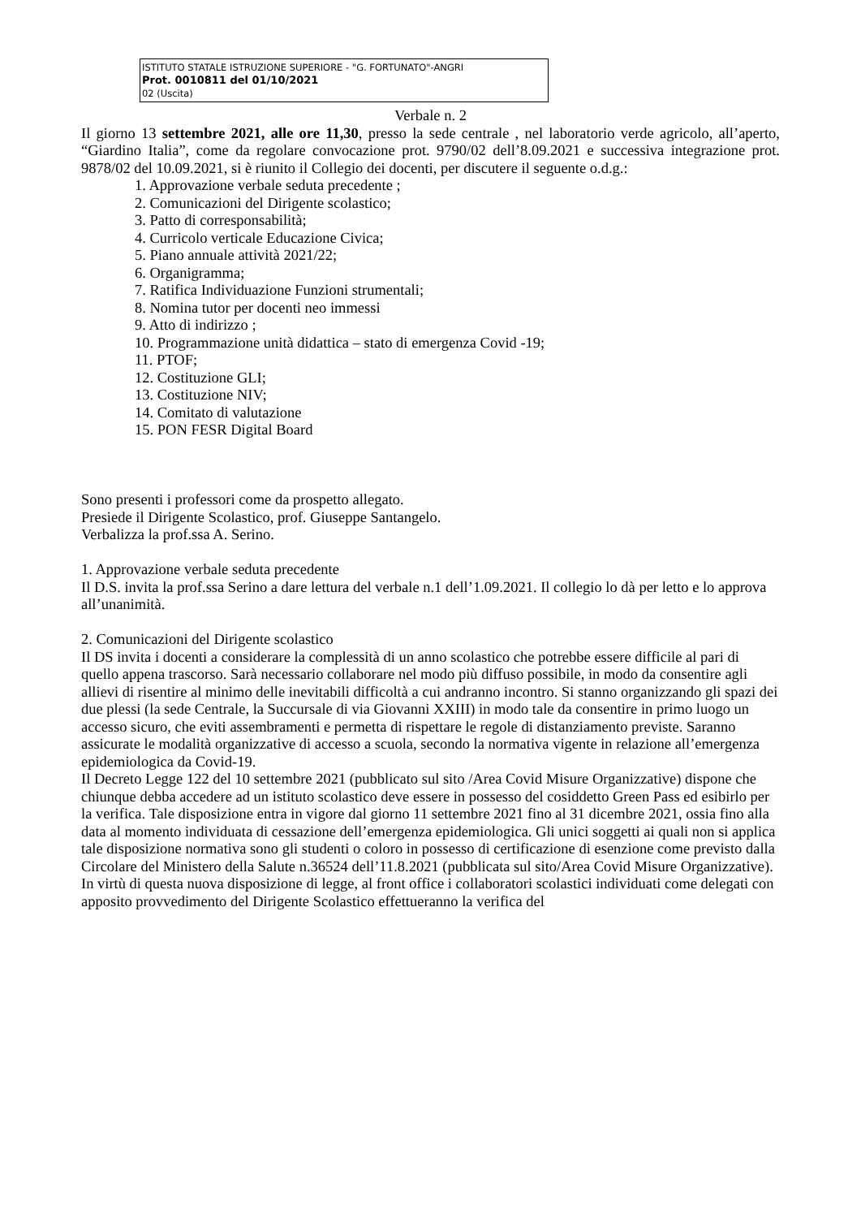ISTITUTO STATALE ISTRUZIONE SUPERIORE - "G. FORTUNATO"-ANGRI
Prot. 0010811 del 01/10/2021
02 (Uscita)
Verbale n. 2
Il giorno 13 settembre 2021, alle ore 11,30, presso la sede centrale , nel laboratorio verde agricolo, all’aperto, “Giardino Italia”, come da regolare convocazione prot. 9790/02 dell’8.09.2021 e successiva integrazione prot. 9878/02 del 10.09.2021, si è riunito il Collegio dei docenti, per discutere il seguente o.d.g.:
1. Approvazione verbale seduta precedente ;
2. Comunicazioni del Dirigente scolastico;
3. Patto di corresponsabilità;
4. Curricolo verticale Educazione Civica;
5. Piano annuale attività 2021/22;
6. Organigramma;
7. Ratifica Individuazione Funzioni strumentali;
8. Nomina tutor per docenti neo immessi
9. Atto di indirizzo ;
10. Programmazione unità didattica – stato di emergenza Covid -19;
11. PTOF;
12. Costituzione GLI;
13. Costituzione NIV;
14. Comitato di valutazione
15. PON FESR Digital Board
Sono presenti i professori come da prospetto allegato.
Presiede il Dirigente Scolastico, prof. Giuseppe Santangelo.
Verbalizza la prof.ssa A. Serino.
1. Approvazione verbale seduta precedente
Il D.S. invita la prof.ssa Serino a dare lettura del verbale n.1 dell’1.09.2021. Il collegio lo dà per letto e lo approva all’unanimità.
2. Comunicazioni del Dirigente scolastico
Il DS invita i docenti a considerare la complessità di un anno scolastico che potrebbe essere difficile al pari di quello appena trascorso. Sarà necessario collaborare nel modo più diffuso possibile, in modo da consentire agli allievi di risentire al minimo delle inevitabili difficoltà a cui andranno incontro. Si stanno organizzando gli spazi dei due plessi (la sede Centrale, la Succursale di via Giovanni XXIII) in modo tale da consentire in primo luogo un accesso sicuro, che eviti assembramenti e permetta di rispettare le regole di distanziamento previste. Saranno assicurate le modalità organizzative di accesso a scuola, secondo la normativa vigente in relazione all’emergenza epidemiologica da Covid-19.
Il Decreto Legge 122 del 10 settembre 2021 (pubblicato sul sito /Area Covid Misure Organizzative) dispone che chiunque debba accedere ad un istituto scolastico deve essere in possesso del cosiddetto Green Pass ed esibirlo per la verifica. Tale disposizione entra in vigore dal giorno 11 settembre 2021 fino al 31 dicembre 2021, ossia fino alla data al momento individuata di cessazione dell’emergenza epidemiologica. Gli unici soggetti ai quali non si applica tale disposizione normativa sono gli studenti o coloro in possesso di certificazione di esenzione come previsto dalla Circolare del Ministero della Salute n.36524 dell’11.8.2021 (pubblicata sul sito/Area Covid Misure Organizzative).
In virtù di questa nuova disposizione di legge, al front office i collaboratori scolastici individuati come delegati con apposito provvedimento del Dirigente Scolastico effettueranno la verifica del